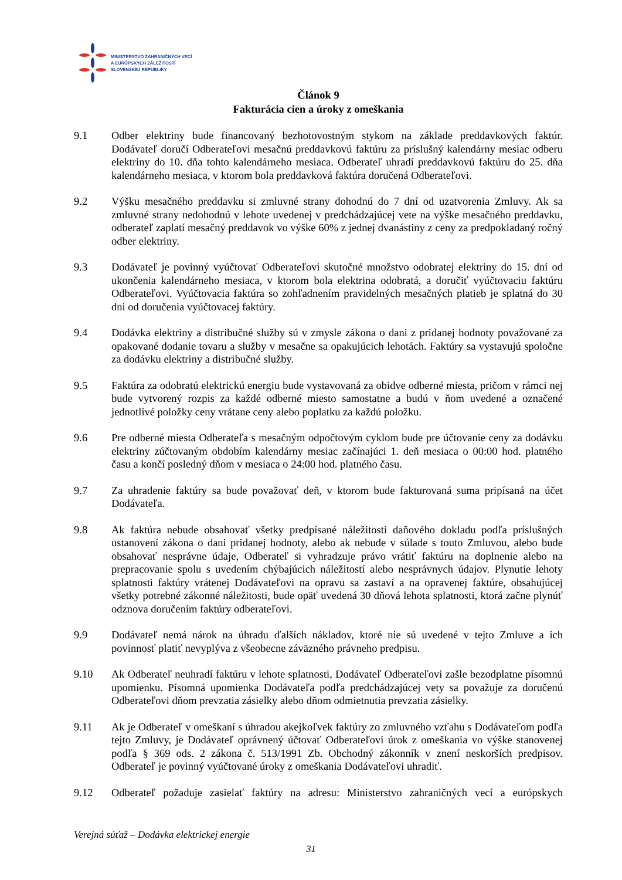MINISTERSTVO ZAHRANIČNÝCH VECÍ
A EURÓPSKYCH ZÁLEŽITOSTÍ
SLOVENSKEJ REPUBLIKY
Článok 9
Fakturácia cien a úroky z omeškania
9.1 Odber elektriny bude financovaný bezhotovostným stykom na základe preddavkových faktúr. Dodávateľ doručí Odberateľovi mesačnú preddavkovú faktúru za príslušný kalendárny mesiac odberu elektriny do 10. dňa tohto kalendárneho mesiaca. Odberateľ uhradí preddavkovú faktúru do 25. dňa kalendárneho mesiaca, v ktorom bola preddavková faktúra doručená Odberateľovi.
9.2 Výšku mesačného preddavku si zmluvné strany dohodnú do 7 dní od uzatvorenia Zmluvy. Ak sa zmluvné strany nedohodnú v lehote uvedenej v predchádzajúcej vete na výške mesačného preddavku, odberateľ zaplatí mesačný preddavok vo výške 60% z jednej dvanástiny z ceny za predpokladaný ročný odber elektriny.
9.3 Dodávateľ je povinný vyúčtovať Odberateľovi skutočné množstvo odobratej elektriny do 15. dní od ukončenia kalendárneho mesiaca, v ktorom bola elektrina odobratá, a doručiť vyúčtovaciu faktúru Odberateľovi. Vyúčtovacia faktúra so zohľadnením pravidelných mesačných platieb je splatná do 30 dni od doručenia vyúčtovacej faktúry.
9.4 Dodávka elektriny a distribučné služby sú v zmysle zákona o dani z pridanej hodnoty považované za opakované dodanie tovaru a služby v mesačne sa opakujúcich lehotách. Faktúry sa vystavujú spoločne za dodávku elektriny a distribučné služby.
9.5 Faktúra za odobratú elektrickú energiu bude vystavovaná za obidve odberné miesta, pričom v rámci nej bude vytvorený rozpis za každé odberné miesto samostatne a budú v ňom uvedené a označené jednotlivé položky ceny vrátane ceny alebo poplatku za každú položku.
9.6 Pre odberné miesta Odberateľa s mesačným odpočtovým cyklom bude pre účtovanie ceny za dodávku elektriny zúčtovaným obdobím kalendárny mesiac začínajúci 1. deň mesiaca o 00:00 hod. platného času a končí posledný dňom v mesiaca o 24:00 hod. platného času.
9.7 Za uhradenie faktúry sa bude považovať deň, v ktorom bude fakturovaná suma pripísaná na účet Dodávateľa.
9.8 Ak faktúra nebude obsahovať všetky predpísané náležitosti daňového dokladu podľa príslušných ustanovení zákona o dani pridanej hodnoty, alebo ak nebude v súlade s touto Zmluvou, alebo bude obsahovať nesprávne údaje, Odberateľ si vyhradzuje právo vrátiť faktúru na doplnenie alebo na prepracovanie spolu s uvedením chýbajúcich náležitostí alebo nesprávnych údajov. Plynutie lehoty splatnosti faktúry vrátenej Dodávateľovi na opravu sa zastaví a na opravenej faktúre, obsahujúcej všetky potrebné zákonné náležitosti, bude opäť uvedená 30 dňová lehota splatnosti, ktorá začne plynúť odznova doručením faktúry odberateľovi.
9.9 Dodávateľ nemá nárok na úhradu ďalších nákladov, ktoré nie sú uvedené v tejto Zmluve a ich povinnosť platiť nevyplýva z všeobecne záväzného právneho predpisu.
9.10 Ak Odberateľ neuhradí faktúru v lehote splatnosti, Dodávateľ Odberateľovi zašle bezodplatne písomnú upomienku. Písomná upomienka Dodávateľa podľa predchádzajúcej vety sa považuje za doručenú Odberateľovi dňom prevzatia zásielky alebo dňom odmietnutia prevzatia zásielky.
9.11 Ak je Odberateľ v omeškaní s úhradou akejkoľvek faktúry zo zmluvného vzťahu s Dodávateľom podľa tejto Zmluvy, je Dodávateľ oprávnený účtovať Odberateľovi úrok z omeškania vo výške stanovenej podľa § 369 ods. 2 zákona č. 513/1991 Zb. Obchodný zákonník v znení neskorších predpisov. Odberateľ je povinný vyúčtované úroky z omeškania Dodávateľovi uhradiť.
9.12 Odberateľ požaduje zasielať faktúry na adresu: Ministerstvo zahraničných vecí a európskych
Verejná súťaž – Dodávka elektrickej energie
31